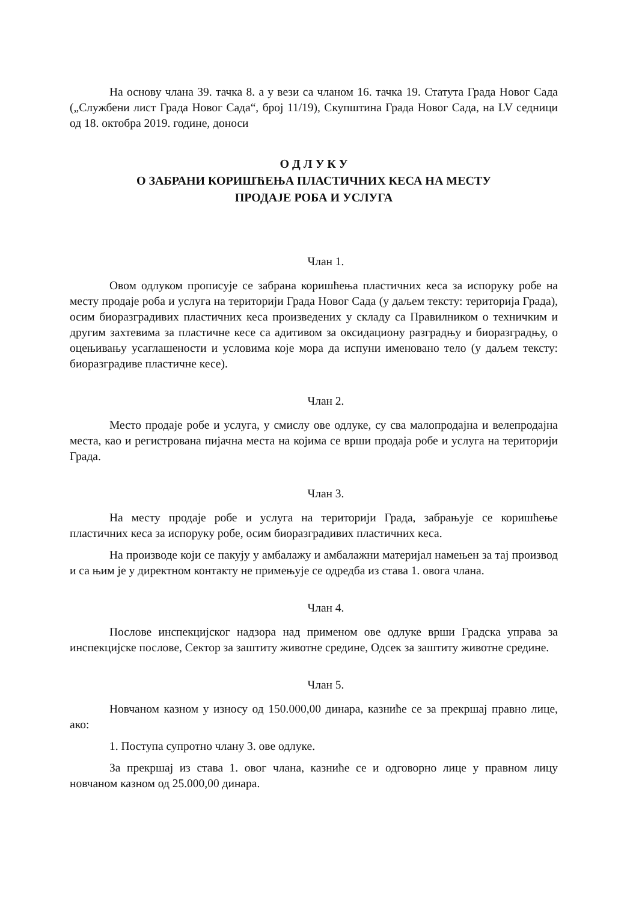На основу члана 39. тачка 8. а у вези са чланом 16. тачка 19. Статута Града Новог Сада („Службени лист Града Новог Сада“, број 11/19), Скупштина Града Новог Сада, на LV седници од 18. октобра 2019. године, доноси
О Д Л У К У
О ЗАБРАНИ КОРИШЋЕЊА ПЛАСТИЧНИХ КЕСА НА МЕСТУ
ПРОДАЈЕ РОБА И УСЛУГА
Члан 1.
Овом одлуком прописује се забрана коришћења пластичних кеса за испоруку робе на месту продаје роба и услуга на територији Града Новог Сада (у даљем тексту: територија Града), осим биоразградивих пластичних кеса произведених у складу са Правилником о техничким и другим захтевима за пластичне кесе са адитивом за оксидациону разградњу и биоразградњу, о оцењивању усаглашености и условима које мора да испуни именовано тело (у даљем тексту: биоразградиве пластичне кесе).
Члан 2.
Место продаје робе и услуга, у смислу ове одлуке, су сва малопродајна и велепродајна места, као и регистрована пијачна места на којима се врши продаја робе и услуга на територији Града.
Члан 3.
На месту продаје робе и услуга на територији Града, забрањује се коришћење пластичних кеса за испоруку робе, осим биоразградивих пластичних кеса.
На производе који се пакују у амбалажу и амбалажни материјал намењен за тај производ и са њим је у директном контакту не примењује се одредба из става 1. овога члана.
Члан 4.
Послове инспекцијског надзора над применом ове одлуке врши Градска управа за инспекцијске послове, Сектор за заштиту животне средине, Одсек за заштиту животне средине.
Члан 5.
Новчаном казном у износу од 150.000,00 динара, казниће се за прекршај правно лице, ако:
1. Поступа супротно члану 3. ове одлуке.
За прекршај из става 1. овог члана, казниће се и одговорно лице у правном лицу новчаном казном од 25.000,00 динара.